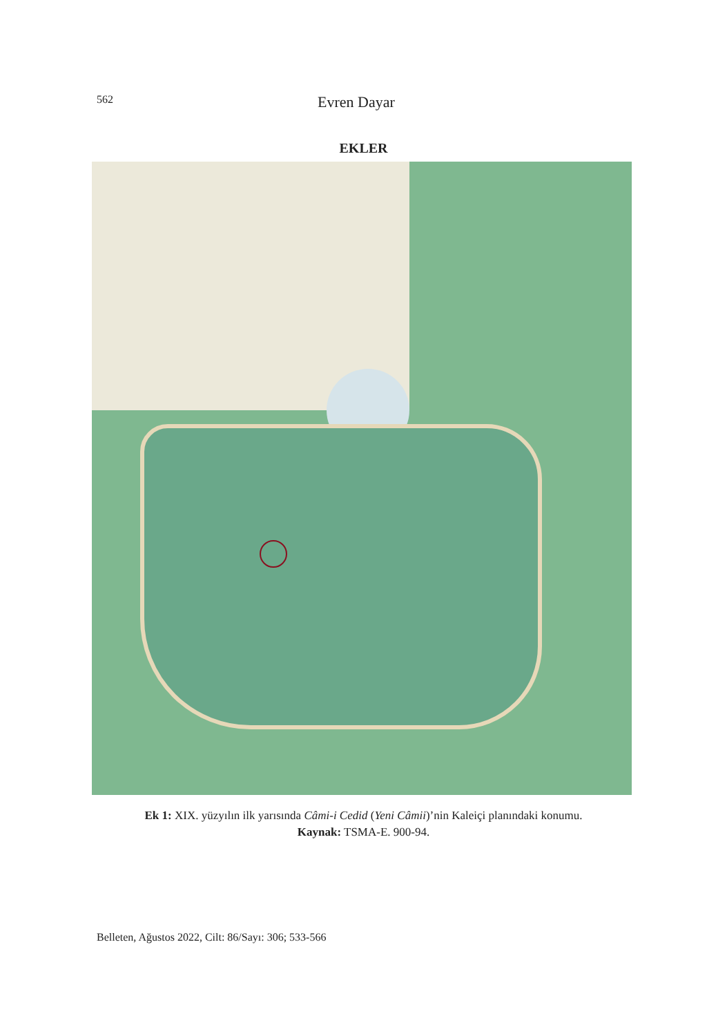562
Evren Dayar
EKLER
Ek 1: XIX. yüzyılın ilk yarısında Câmi-i Cedid (Yeni Câmii)’nin Kaleiçi planındaki konumu.
Kaynak: TSMA-E. 900-94.
Belleten, Ağustos 2022, Cilt: 86/Sayı: 306; 533-566